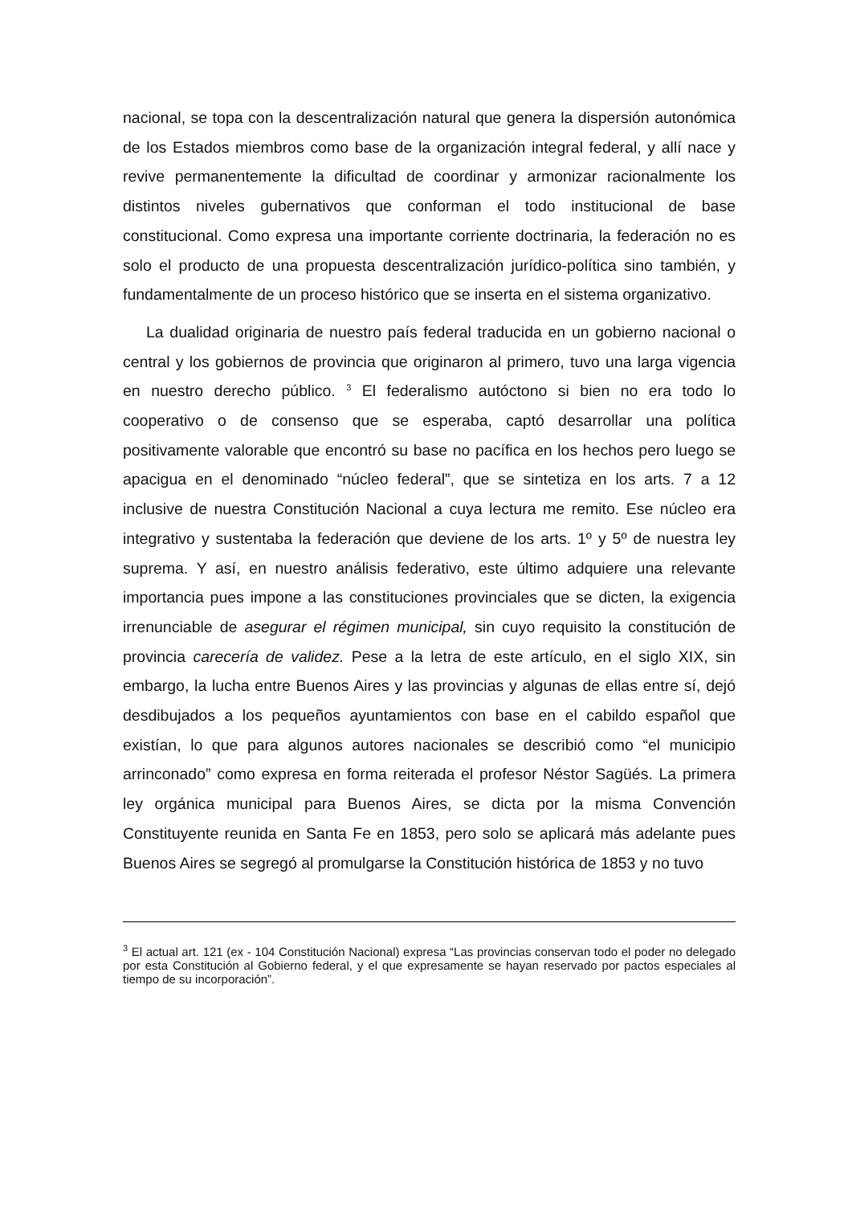nacional, se topa con la descentralización natural que genera la dispersión autonómica de los Estados miembros como base de la organización integral federal, y allí nace y revive permanentemente la dificultad de coordinar y armonizar racionalmente los distintos niveles gubernativos que conforman el todo institucional de base constitucional. Como expresa una importante corriente doctrinaria, la federación no es solo el producto de una propuesta descentralización jurídico-política sino también, y fundamentalmente de un proceso histórico que se inserta en el sistema organizativo.
La dualidad originaria de nuestro país federal traducida en un gobierno nacional o central y los gobiernos de provincia que originaron al primero, tuvo una larga vigencia en nuestro derecho público. <sup>3</sup> El federalismo autóctono si bien no era todo lo cooperativo o de consenso que se esperaba, captó desarrollar una política positivamente valorable que encontró su base no pacífica en los hechos pero luego se apacigua en el denominado “núcleo federal”, que se sintetiza en los arts. 7 a 12 inclusive de nuestra Constitución Nacional a cuya lectura me remito. Ese núcleo era integrativo y sustentaba la federación que deviene de los arts. 1º y 5º de nuestra ley suprema. Y así, en nuestro análisis federativo, este último adquiere una relevante importancia pues impone a las constituciones provinciales que se dicten, la exigencia irrenunciable de asegurar el régimen municipal, sin cuyo requisito la constitución de provincia carecería de validez. Pese a la letra de este artículo, en el siglo XIX, sin embargo, la lucha entre Buenos Aires y las provincias y algunas de ellas entre sí, dejó desdibujados a los pequeños ayuntamientos con base en el cabildo español que existían, lo que para algunos autores nacionales se describió como “el municipio arrinconado” como expresa en forma reiterada el profesor Néstor Sagüés. La primera ley orgánica municipal para Buenos Aires, se dicta por la misma Convención Constituyente reunida en Santa Fe en 1853, pero solo se aplicará más adelante pues Buenos Aires se segregó al promulgarse la Constitución histórica de 1853 y no tuvo
<sup>3</sup> El actual art. 121 (ex - 104 Constitución Nacional) expresa “Las provincias conservan todo el poder no delegado por esta Constitución al Gobierno federal, y el que expresamente se hayan reservado por pactos especiales al tiempo de su incorporación”.